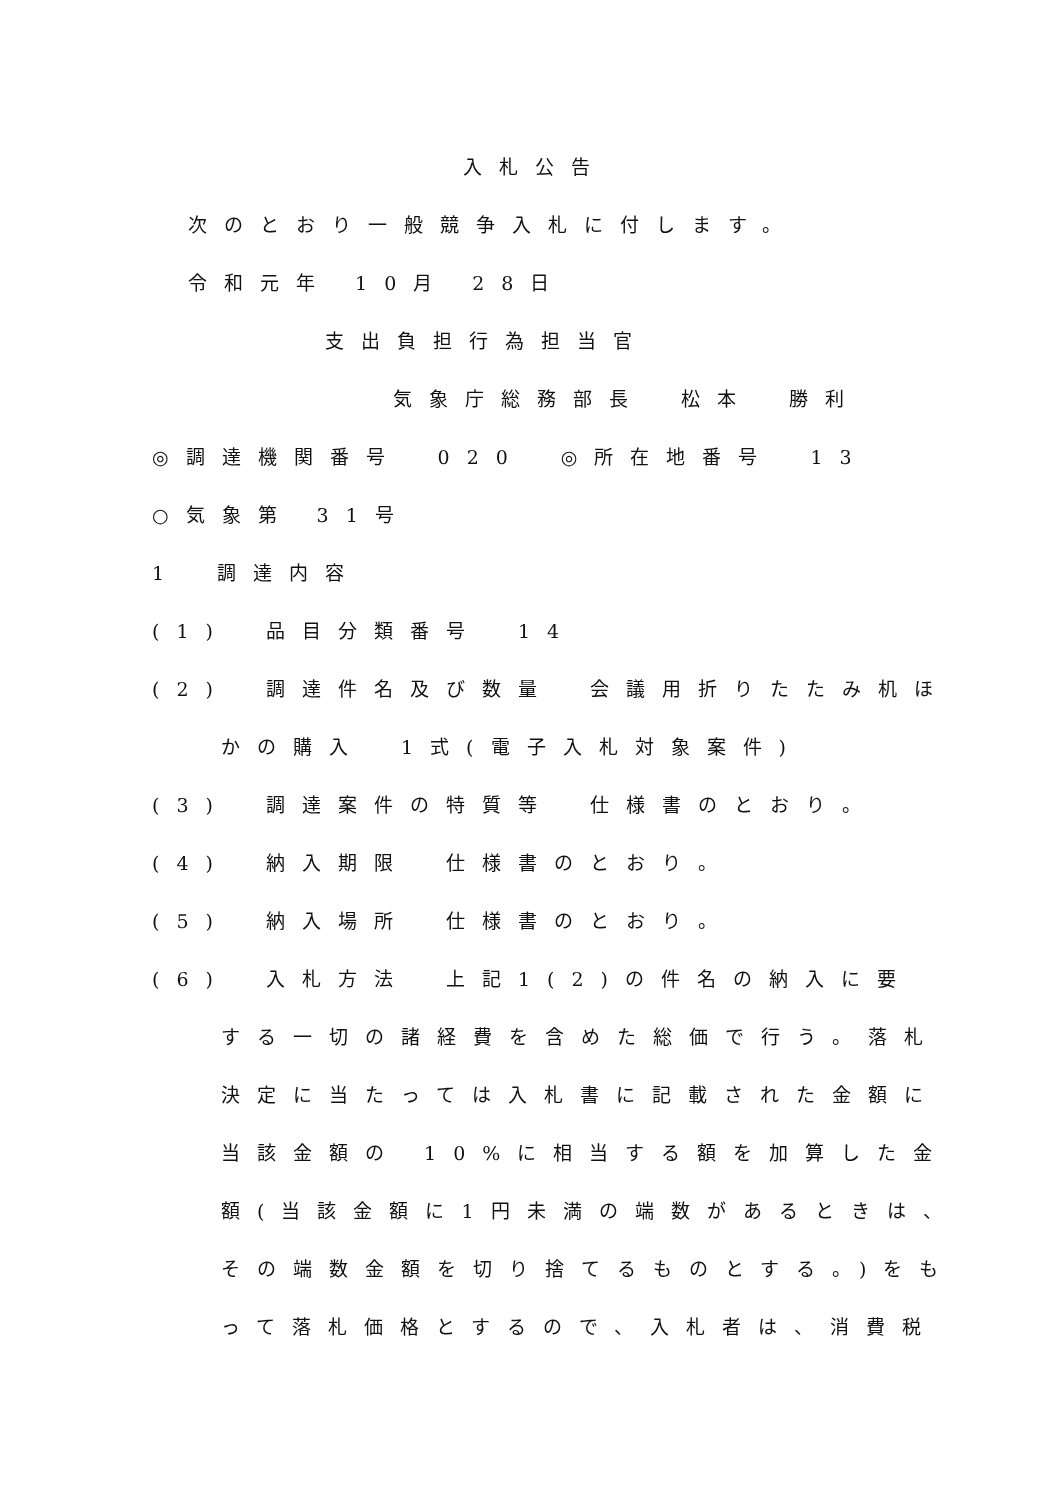入札公告
次のとおり一般競争入札に付します。
令和元年 10月 28日
支出負担行為担当官
気象庁総務部長　松本　勝利
◎調達機関番号　020　◎所在地番号　13
○気象第 31号
1　調達内容
(1)　品目分類番号　14
(2)　調達件名及び数量　会議用折りたたみ机ほ
かの購入　1式(電子入札対象案件)
(3)　調達案件の特質等　仕様書のとおり。
(4)　納入期限　仕様書のとおり。
(5)　納入場所　仕様書のとおり。
(6)　入札方法　上記1(2)の件名の納入に要
する一切の諸経費を含めた総価で行う。落札
決定に当たっては入札書に記載された金額に
当該金額の 10%に相当する額を加算した金
額(当該金額に1円未満の端数があるときは、
その端数金額を切り捨てるものとする。)をも
って落札価格とするので、入札者は、消費税